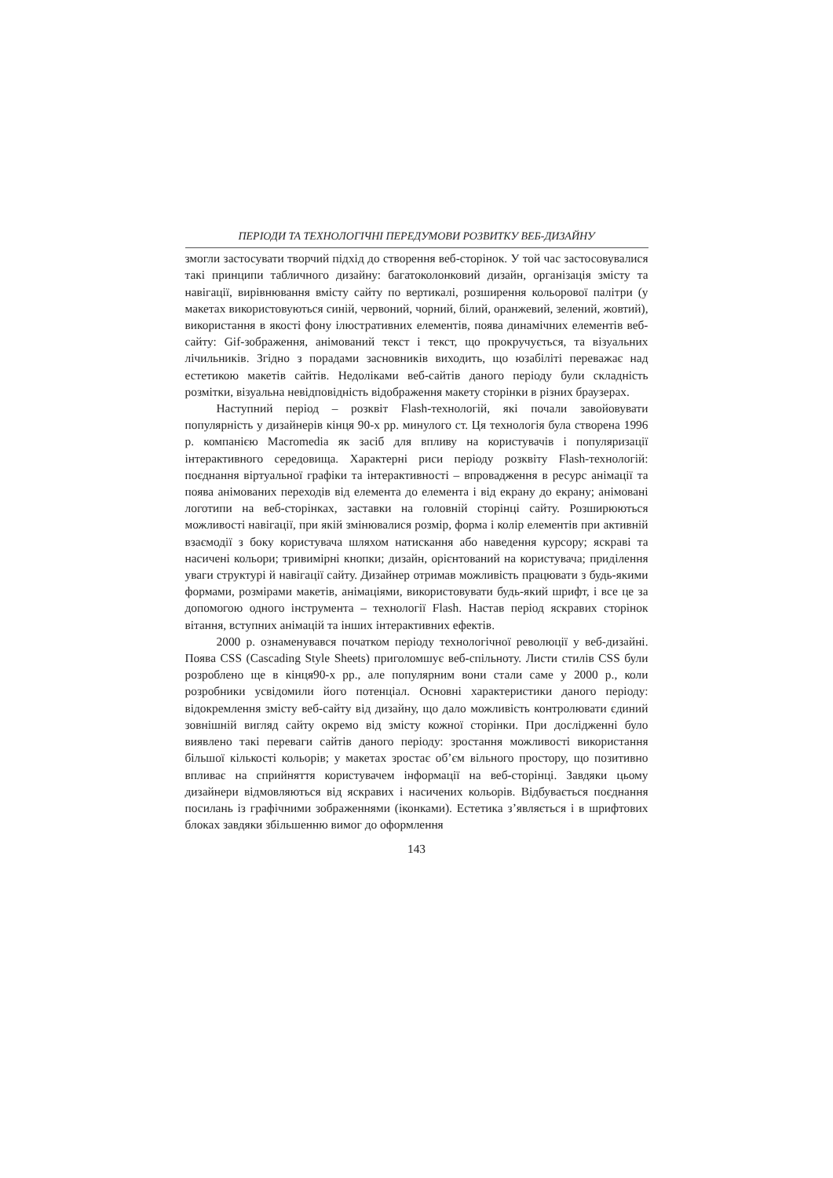ПЕРІОДИ ТА ТЕХНОЛОГІЧНІ ПЕРЕДУМОВИ РОЗВИТКУ ВЕБ-ДИЗАЙНУ
змогли застосувати творчий підхід до створення веб-сторінок. У той час застосовувалися такі принципи табличного дизайну: багатоколонковий дизайн, організація змісту та навігації, вирівнювання вмісту сайту по вертикалі, розширення кольорової палітри (у макетах використовуються синій, червоний, чорний, білий, оранжевий, зелений, жовтий), використання в якості фону ілюстративних елементів, поява динамічних елементів веб-сайту: Gif-зображення, анімований текст і текст, що прокручується, та візуальних лічильників. Згідно з порадами засновників виходить, що юзабіліті переважає над естетикою макетів сайтів. Недоліками веб-сайтів даного періоду були складність розмітки, візуальна невідповідність відображення макету сторінки в різних браузерах.
Наступний період – розквіт Flash-технологій, які почали завойовувати популярність у дизайнерів кінця 90-х рр. минулого ст. Ця технологія була створена 1996 р. компанією Macromedia як засіб для впливу на користувачів і популяризації інтерактивного середовища. Характерні риси періоду розквіту Flash-технологій: поєднання віртуальної графіки та інтерактивності – впровадження в ресурс анімації та поява анімованих переходів від елемента до елемента і від екрану до екрану; анімовані логотипи на веб-сторінках, заставки на головній сторінці сайту. Розширюються можливості навігації, при якій змінювалися розмір, форма і колір елементів при активній взаємодії з боку користувача шляхом натискання або наведення курсору; яскраві та насичені кольори; тривимірні кнопки; дизайн, орієнтований на користувача; приділення уваги структурі й навігації сайту. Дизайнер отримав можливість працювати з будь-якими формами, розмірами макетів, анімаціями, використовувати будь-який шрифт, і все це за допомогою одного інструмента – технології Flash. Настав період яскравих сторінок вітання, вступних анімацій та інших інтерактивних ефектів.
2000 р. ознаменувався початком періоду технологічної революції у веб-дизайні. Поява CSS (Cascading Style Sheets) приголомшує веб-спільноту. Листи стилів CSS були розроблено ще в кінця90-х рр., але популярним вони стали саме у 2000 р., коли розробники усвідомили його потенціал. Основні характеристики даного періоду: відокремлення змісту веб-сайту від дизайну, що дало можливість контролювати єдиний зовнішній вигляд сайту окремо від змісту кожної сторінки. При дослідженні було виявлено такі переваги сайтів даного періоду: зростання можливості використання більшої кількості кольорів; у макетах зростає об’єм вільного простору, що позитивно впливає на сприйняття користувачем інформації на веб-сторінці. Завдяки цьому дизайнери відмовляються від яскравих і насичених кольорів. Відбувається поєднання посилань із графічними зображеннями (іконками). Естетика з’являється і в шрифтових блоках завдяки збільшенню вимог до оформлення
143